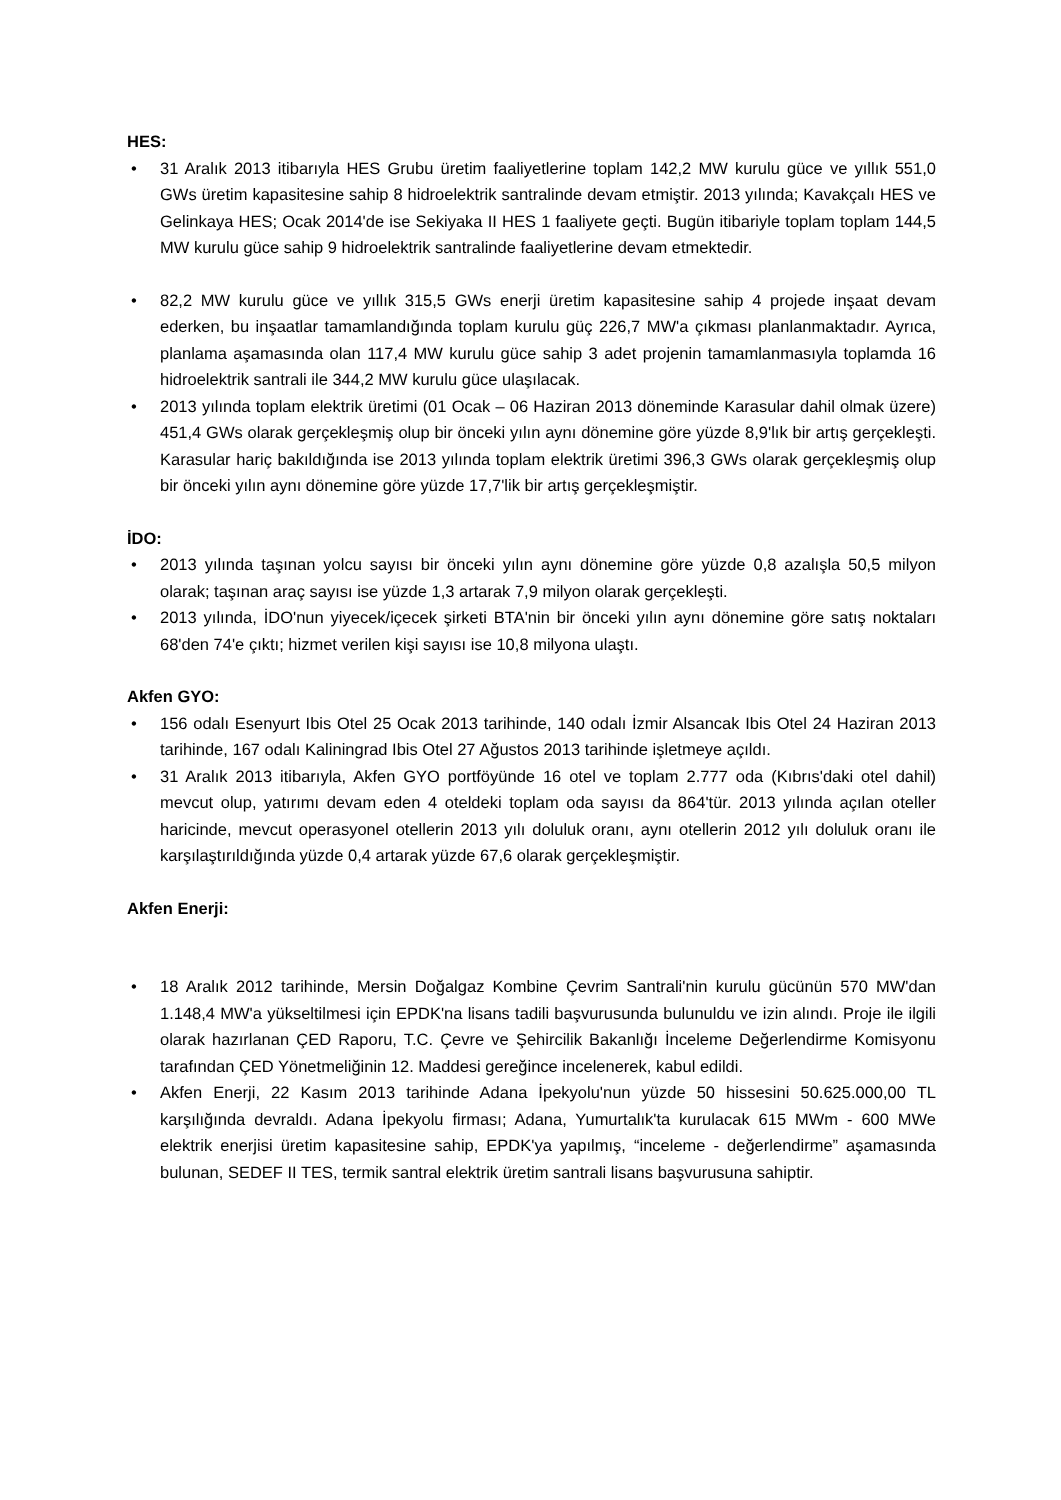HES:
• 31 Aralık 2013 itibarıyla HES Grubu üretim faaliyetlerine toplam 142,2 MW kurulu güce ve yıllık 551,0 GWs üretim kapasitesine sahip 8 hidroelektrik santralinde devam etmiştir. 2013 yılında; Kavakçalı HES ve Gelinkaya HES; Ocak 2014'de ise Sekiyaka II HES 1 faaliyete geçti. Bugün itibariyle toplam toplam 144,5 MW kurulu güce sahip 9 hidroelektrik santralinde faaliyetlerine devam etmektedir.
• 82,2 MW kurulu güce ve yıllık 315,5 GWs enerji üretim kapasitesine sahip 4 projede inşaat devam ederken, bu inşaatlar tamamlandığında toplam kurulu güç 226,7 MW'a çıkması planlanmaktadır. Ayrıca, planlama aşamasında olan 117,4 MW kurulu güce sahip 3 adet projenin tamamlanmasıyla toplamda 16 hidroelektrik santrali ile 344,2 MW kurulu güce ulaşılacak.
• 2013 yılında toplam elektrik üretimi (01 Ocak – 06 Haziran 2013 döneminde Karasular dahil olmak üzere) 451,4 GWs olarak gerçekleşmiş olup bir önceki yılın aynı dönemine göre yüzde 8,9'lık bir artış gerçekleşti. Karasular hariç bakıldığında ise 2013 yılında toplam elektrik üretimi 396,3 GWs olarak gerçekleşmiş olup bir önceki yılın aynı dönemine göre yüzde 17,7'lik bir artış gerçekleşmiştir.
İDO:
• 2013 yılında taşınan yolcu sayısı bir önceki yılın aynı dönemine göre yüzde 0,8 azalışla 50,5 milyon olarak; taşınan araç sayısı ise yüzde 1,3 artarak 7,9 milyon olarak gerçekleşti.
• 2013 yılında, İDO'nun yiyecek/içecek şirketi BTA'nin bir önceki yılın aynı dönemine göre satış noktaları 68'den 74'e çıktı; hizmet verilen kişi sayısı ise 10,8 milyona ulaştı.
Akfen GYO:
• 156 odalı Esenyurt Ibis Otel 25 Ocak 2013 tarihinde, 140 odalı İzmir Alsancak Ibis Otel 24 Haziran 2013 tarihinde, 167 odalı Kaliningrad Ibis Otel 27 Ağustos 2013 tarihinde işletmeye açıldı.
• 31 Aralık 2013 itibarıyla, Akfen GYO portföyünde 16 otel ve toplam 2.777 oda (Kıbrıs'daki otel dahil) mevcut olup, yatırımı devam eden 4 oteldeki toplam oda sayısı da 864'tür. 2013 yılında açılan oteller haricinde, mevcut operasyonel otellerin 2013 yılı doluluk oranı, aynı otellerin 2012 yılı doluluk oranı ile karşılaştırıldığında yüzde 0,4 artarak yüzde 67,6 olarak gerçekleşmiştir.
Akfen Enerji:
• 18 Aralık 2012 tarihinde, Mersin Doğalgaz Kombine Çevrim Santrali'nin kurulu gücünün 570 MW'dan 1.148,4 MW'a yükseltilmesi için EPDK'na lisans tadili başvurusunda bulunuldu ve izin alındı. Proje ile ilgili olarak hazırlanan ÇED Raporu, T.C. Çevre ve Şehircilik Bakanlığı İnceleme Değerlendirme Komisyonu tarafından ÇED Yönetmeliğinin 12. Maddesi gereğince incelenerek, kabul edildi.
• Akfen Enerji, 22 Kasım 2013 tarihinde Adana İpekyolu'nun yüzde 50 hissesini 50.625.000,00 TL karşılığında devraldı. Adana İpekyolu firması; Adana, Yumurtalık'ta kurulacak 615 MWm - 600 MWe elektrik enerjisi üretim kapasitesine sahip, EPDK'ya yapılmış, “inceleme - değerlendirme” aşamasında bulunan, SEDEF II TES, termik santral elektrik üretim santrali lisans başvurusuna sahiptir.